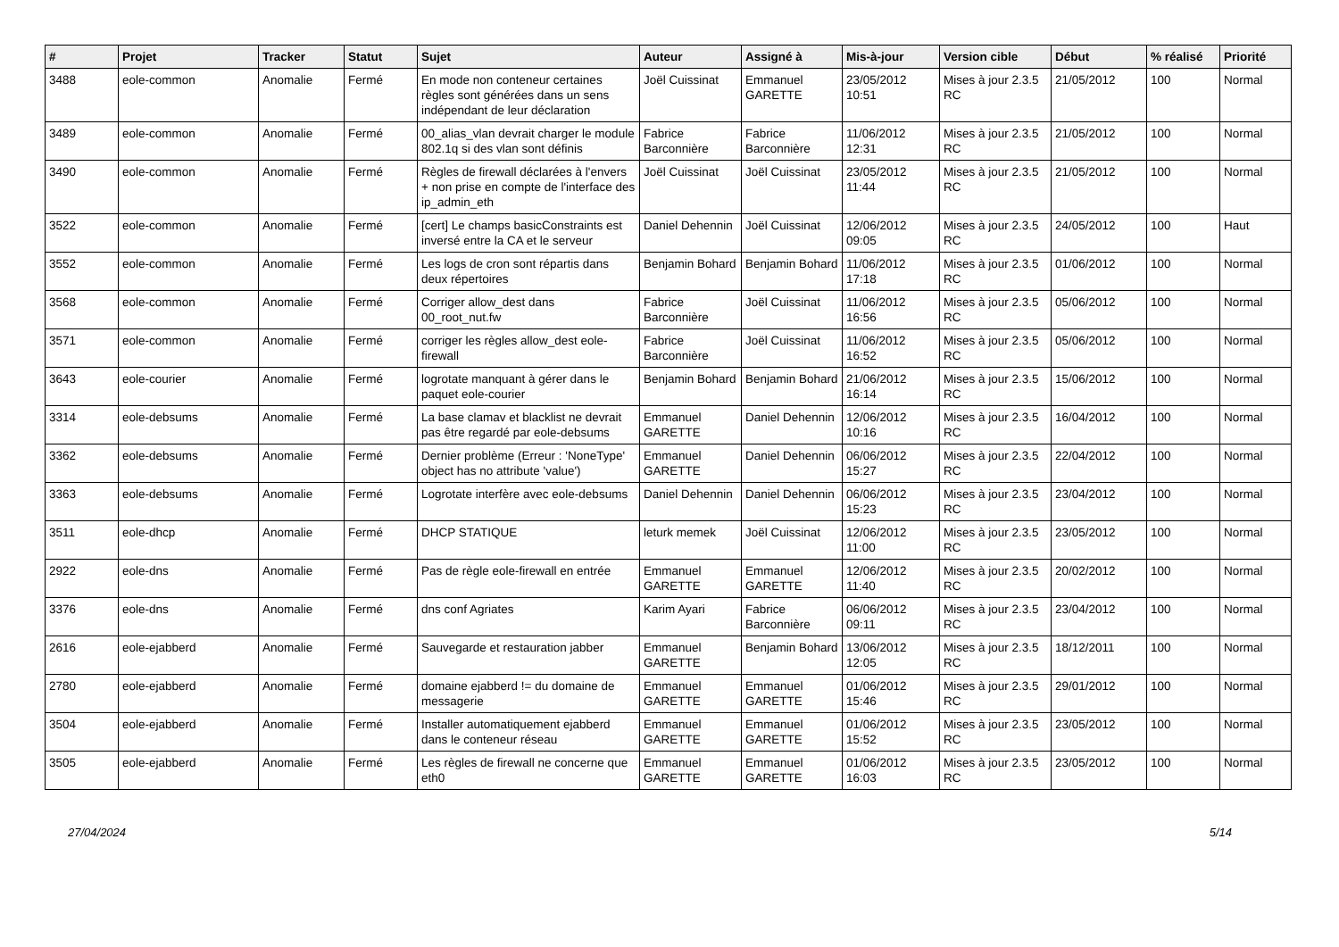| # | Projet | Tracker | Statut | Sujet | Auteur | Assigné à | Mis-à-jour | Version cible | Début | % réalisé | Priorité |
| --- | --- | --- | --- | --- | --- | --- | --- | --- | --- | --- | --- |
| 3488 | eole-common | Anomalie | Fermé | En mode non conteneur certaines règles sont générées dans un sens indépendant de leur déclaration | Joël Cuissinat | Emmanuel GARETTE | 23/05/2012 10:51 | Mises à jour 2.3.5 RC | 21/05/2012 | 100 | Normal |
| 3489 | eole-common | Anomalie | Fermé | 00_alias_vlan devrait charger le module 802.1q si des vlan sont définis | Fabrice Barconnière | Fabrice Barconnière | 11/06/2012 12:31 | Mises à jour 2.3.5 RC | 21/05/2012 | 100 | Normal |
| 3490 | eole-common | Anomalie | Fermé | Règles de firewall déclarées à l'envers + non prise en compte de l'interface des ip_admin_eth | Joël Cuissinat | Joël Cuissinat | 23/05/2012 11:44 | Mises à jour 2.3.5 RC | 21/05/2012 | 100 | Normal |
| 3522 | eole-common | Anomalie | Fermé | [cert] Le champs basicConstraints est inversé entre la CA et le serveur | Daniel Dehennin | Joël Cuissinat | 12/06/2012 09:05 | Mises à jour 2.3.5 RC | 24/05/2012 | 100 | Haut |
| 3552 | eole-common | Anomalie | Fermé | Les logs de cron sont répartis dans deux répertoires | Benjamin Bohard | Benjamin Bohard | 11/06/2012 17:18 | Mises à jour 2.3.5 RC | 01/06/2012 | 100 | Normal |
| 3568 | eole-common | Anomalie | Fermé | Corriger allow_dest dans 00_root_nut.fw | Fabrice Barconnière | Joël Cuissinat | 11/06/2012 16:56 | Mises à jour 2.3.5 RC | 05/06/2012 | 100 | Normal |
| 3571 | eole-common | Anomalie | Fermé | corriger les règles allow_dest eole-firewall | Fabrice Barconnière | Joël Cuissinat | 11/06/2012 16:52 | Mises à jour 2.3.5 RC | 05/06/2012 | 100 | Normal |
| 3643 | eole-courier | Anomalie | Fermé | logrotate manquant à gérer dans le paquet eole-courier | Benjamin Bohard | Benjamin Bohard | 21/06/2012 16:14 | Mises à jour 2.3.5 RC | 15/06/2012 | 100 | Normal |
| 3314 | eole-debsums | Anomalie | Fermé | La base clamav et blacklist ne devrait pas être regardé par eole-debsums | Emmanuel GARETTE | Daniel Dehennin | 12/06/2012 10:16 | Mises à jour 2.3.5 RC | 16/04/2012 | 100 | Normal |
| 3362 | eole-debsums | Anomalie | Fermé | Dernier problème (Erreur : 'NoneType' object has no attribute 'value') | Emmanuel GARETTE | Daniel Dehennin | 06/06/2012 15:27 | Mises à jour 2.3.5 RC | 22/04/2012 | 100 | Normal |
| 3363 | eole-debsums | Anomalie | Fermé | Logrotate interfère avec eole-debsums | Daniel Dehennin | Daniel Dehennin | 06/06/2012 15:23 | Mises à jour 2.3.5 RC | 23/04/2012 | 100 | Normal |
| 3511 | eole-dhcp | Anomalie | Fermé | DHCP STATIQUE | leturk memek | Joël Cuissinat | 12/06/2012 11:00 | Mises à jour 2.3.5 RC | 23/05/2012 | 100 | Normal |
| 2922 | eole-dns | Anomalie | Fermé | Pas de règle eole-firewall en entrée | Emmanuel GARETTE | Emmanuel GARETTE | 12/06/2012 11:40 | Mises à jour 2.3.5 RC | 20/02/2012 | 100 | Normal |
| 3376 | eole-dns | Anomalie | Fermé | dns conf Agriates | Karim Ayari | Fabrice Barconnière | 06/06/2012 09:11 | Mises à jour 2.3.5 RC | 23/04/2012 | 100 | Normal |
| 2616 | eole-ejabberd | Anomalie | Fermé | Sauvegarde et restauration jabber | Emmanuel GARETTE | Benjamin Bohard | 13/06/2012 12:05 | Mises à jour 2.3.5 RC | 18/12/2011 | 100 | Normal |
| 2780 | eole-ejabberd | Anomalie | Fermé | domaine ejabberd != du domaine de messagerie | Emmanuel GARETTE | Emmanuel GARETTE | 01/06/2012 15:46 | Mises à jour 2.3.5 RC | 29/01/2012 | 100 | Normal |
| 3504 | eole-ejabberd | Anomalie | Fermé | Installer automatiquement ejabberd dans le conteneur réseau | Emmanuel GARETTE | Emmanuel GARETTE | 01/06/2012 15:52 | Mises à jour 2.3.5 RC | 23/05/2012 | 100 | Normal |
| 3505 | eole-ejabberd | Anomalie | Fermé | Les règles de firewall ne concerne que eth0 | Emmanuel GARETTE | Emmanuel GARETTE | 01/06/2012 16:03 | Mises à jour 2.3.5 RC | 23/05/2012 | 100 | Normal |
27/04/2024 5/14